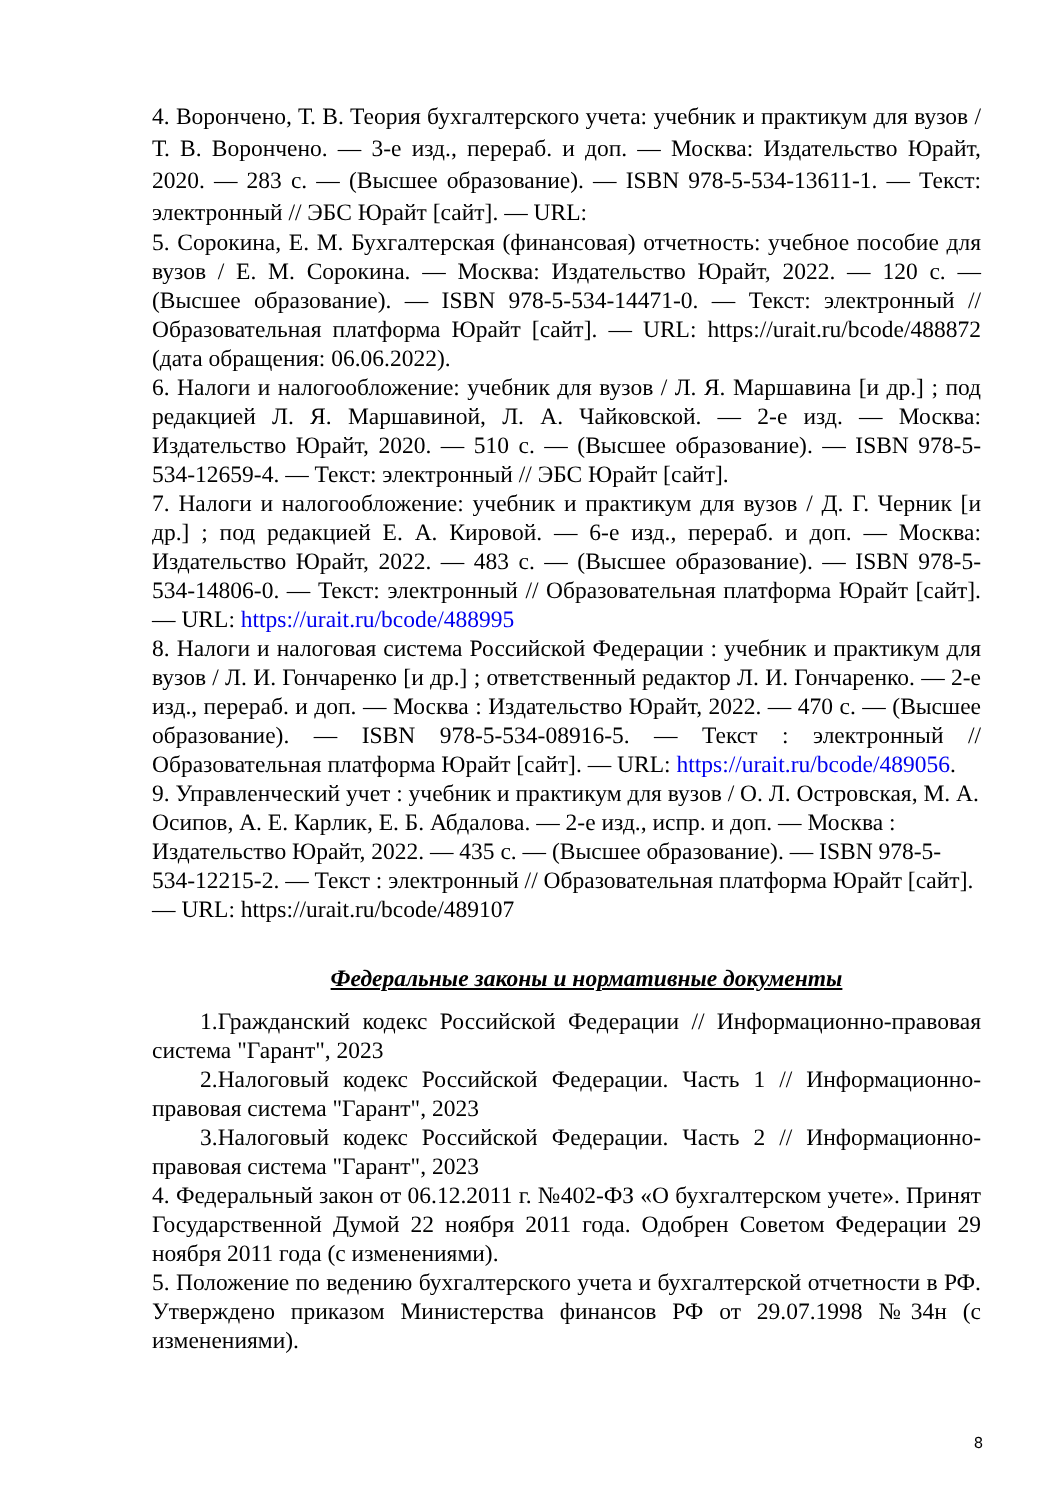4. Ворончено, Т. В. Теория бухгалтерского учета: учебник и практикум для вузов / Т. В. Ворончено. — 3-е изд., перераб. и доп. — Москва: Издательство Юрайт, 2020. — 283 с. — (Высшее образование). — ISBN 978-5-534-13611-1. — Текст: электронный // ЭБС Юрайт [сайт]. — URL:
5. Сорокина, Е. М. Бухгалтерская (финансовая) отчетность: учебное пособие для вузов / Е. М. Сорокина. — Москва: Издательство Юрайт, 2022. — 120 с. — (Высшее образование). — ISBN 978-5-534-14471-0. — Текст: электронный // Образовательная платформа Юрайт [сайт]. — URL: https://urait.ru/bcode/488872 (дата обращения: 06.06.2022).
6. Налоги и налогообложение: учебник для вузов / Л. Я. Маршавина [и др.] ; под редакцией Л. Я. Маршавиной, Л. А. Чайковской. — 2-е изд. — Москва: Издательство Юрайт, 2020. — 510 с. — (Высшее образование). — ISBN 978-5-534-12659-4. — Текст: электронный // ЭБС Юрайт [сайт].
7. Налоги и налогообложение: учебник и практикум для вузов / Д. Г. Черник [и др.] ; под редакцией Е. А. Кировой. — 6-е изд., перераб. и доп. — Москва: Издательство Юрайт, 2022. — 483 с. — (Высшее образование). — ISBN 978-5-534-14806-0. — Текст: электронный // Образовательная платформа Юрайт [сайт]. — URL: https://urait.ru/bcode/488995
8. Налоги и налоговая система Российской Федерации : учебник и практикум для вузов / Л. И. Гончаренко [и др.] ; ответственный редактор Л. И. Гончаренко. — 2-е изд., перераб. и доп. — Москва : Издательство Юрайт, 2022. — 470 с. — (Высшее образование). — ISBN 978-5-534-08916-5. — Текст : электронный // Образовательная платформа Юрайт [сайт]. — URL: https://urait.ru/bcode/489056.
9. Управленческий учет : учебник и практикум для вузов / О. Л. Островская, М. А. Осипов, А. Е. Карлик, Е. Б. Абдалова. — 2-е изд., испр. и доп. — Москва : Издательство Юрайт, 2022. — 435 с. — (Высшее образование). — ISBN 978-5-534-12215-2. — Текст : электронный // Образовательная платформа Юрайт [сайт]. — URL: https://urait.ru/bcode/489107
Федеральные законы и нормативные документы
1.Гражданский кодекс Российской Федерации // Информационно-правовая система "Гарант", 2023
2.Налоговый кодекс Российской Федерации. Часть 1 // Информационно-правовая система "Гарант", 2023
3.Налоговый кодекс Российской Федерации. Часть 2 // Информационно-правовая система "Гарант", 2023
4. Федеральный закон от 06.12.2011 г. №402-ФЗ «О бухгалтерском учете». Принят Государственной Думой 22 ноября 2011 года. Одобрен Советом Федерации 29 ноября 2011 года (с изменениями).
5. Положение по ведению бухгалтерского учета и бухгалтерской отчетности в РФ. Утверждено приказом Министерства финансов РФ от 29.07.1998 №34н (с изменениями).
8